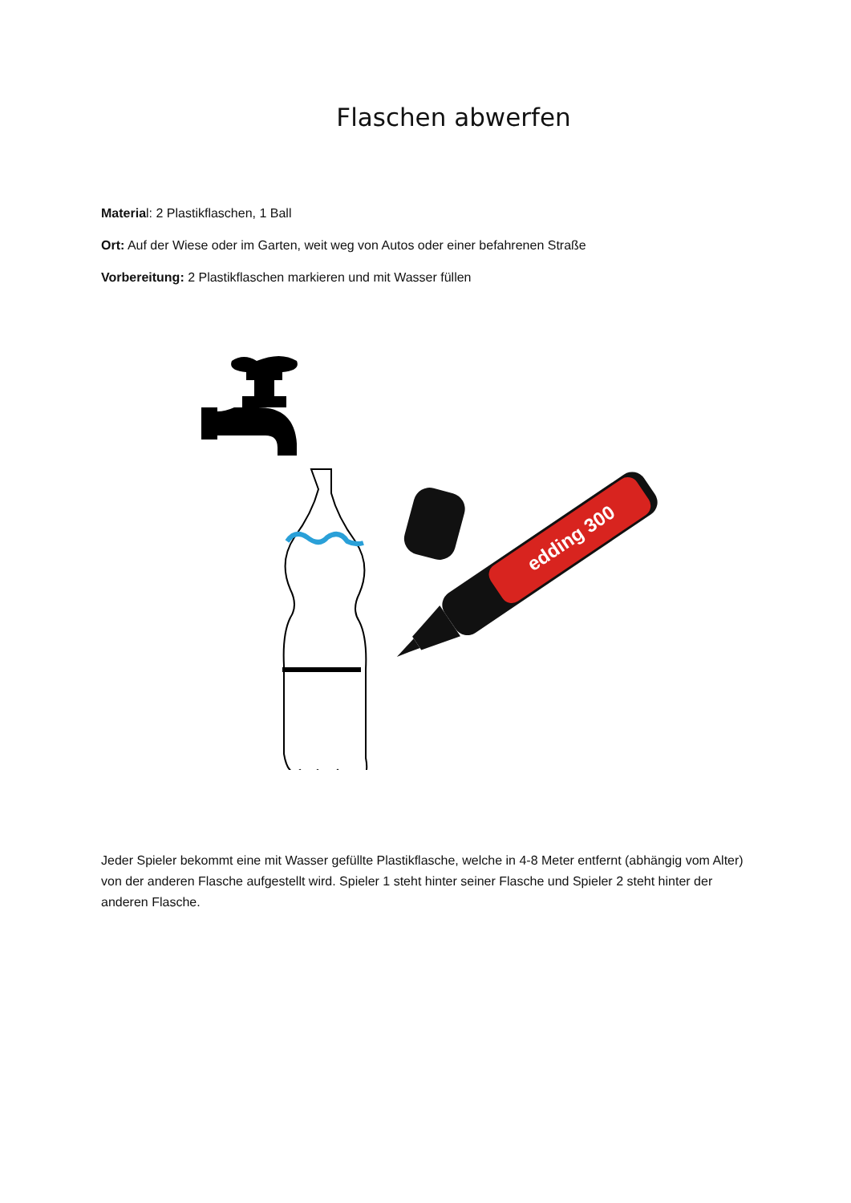Flaschen abwerfen
Material: 2 Plastikflaschen, 1 Ball
Ort: Auf der Wiese oder im Garten, weit weg von Autos oder einer befahrenen Straße
Vorbereitung: 2 Plastikflaschen markieren und mit Wasser füllen
edding 300
Jeder Spieler bekommt eine mit Wasser gefüllte Plastikflasche, welche in 4-8 Meter entfernt (abhängig vom Alter) von der anderen Flasche aufgestellt wird. Spieler 1 steht hinter seiner Flasche und Spieler 2 steht hinter der anderen Flasche.